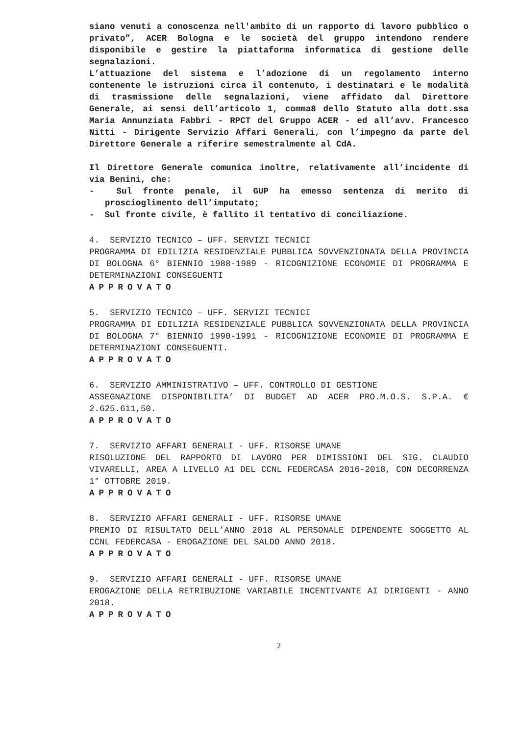siano venuti a conoscenza nell'ambito di un rapporto di lavoro pubblico o privato”, ACER Bologna e le società del gruppo intendono rendere disponibile e gestire la piattaforma informatica di gestione delle segnalazioni.
L’attuazione del sistema e l’adozione di un regolamento interno contenente le istruzioni circa il contenuto, i destinatari e le modalità di trasmissione delle segnalazioni, viene affidato dal Direttore Generale, ai sensi dell’articolo 1, comma8 dello Statuto alla dott.ssa Maria Annunziata Fabbri - RPCT del Gruppo ACER - ed all’avv. Francesco Nitti - Dirigente Servizio Affari Generali, con l’impegno da parte del Direttore Generale a riferire semestralmente al CdA.
Il Direttore Generale comunica inoltre, relativamente all’incidente di via Benini, che:
- Sul fronte penale, il GUP ha emesso sentenza di merito di proscioglimento dell’imputato;
- Sul fronte civile, è fallito il tentativo di conciliazione.
4. SERVIZIO TECNICO – UFF. SERVIZI TECNICI
PROGRAMMA DI EDILIZIA RESIDENZIALE PUBBLICA SOVVENZIONATA DELLA PROVINCIA DI BOLOGNA 6° BIENNIO 1988-1989 - RICOGNIZIONE ECONOMIE DI PROGRAMMA E DETERMINAZIONI CONSEGUENTI
APPROVATO
5. SERVIZIO TECNICO – UFF. SERVIZI TECNICI
PROGRAMMA DI EDILIZIA RESIDENZIALE PUBBLICA SOVVENZIONATA DELLA PROVINCIA DI BOLOGNA 7° BIENNIO 1990-1991 - RICOGNIZIONE ECONOMIE DI PROGRAMMA E DETERMINAZIONI CONSEGUENTI.
APPROVATO
6. SERVIZIO AMMINISTRATIVO – UFF. CONTROLLO DI GESTIONE
ASSEGNAZIONE DISPONIBILITA’ DI BUDGET AD ACER PRO.M.O.S. S.P.A. € 2.625.611,50.
APPROVATO
7. SERVIZIO AFFARI GENERALI - UFF. RISORSE UMANE
RISOLUZIONE DEL RAPPORTO DI LAVORO PER DIMISSIONI DEL SIG. CLAUDIO VIVARELLI, AREA A LIVELLO A1 DEL CCNL FEDERCASA 2016-2018, CON DECORRENZA 1° OTTOBRE 2019.
APPROVATO
8. SERVIZIO AFFARI GENERALI - UFF. RISORSE UMANE
PREMIO DI RISULTATO DELL’ANNO 2018 AL PERSONALE DIPENDENTE SOGGETTO AL CCNL FEDERCASA - EROGAZIONE DEL SALDO ANNO 2018.
APPROVATO
9. SERVIZIO AFFARI GENERALI - UFF. RISORSE UMANE
EROGAZIONE DELLA RETRIBUZIONE VARIABILE INCENTIVANTE AI DIRIGENTI - ANNO 2018.
APPROVATO
2